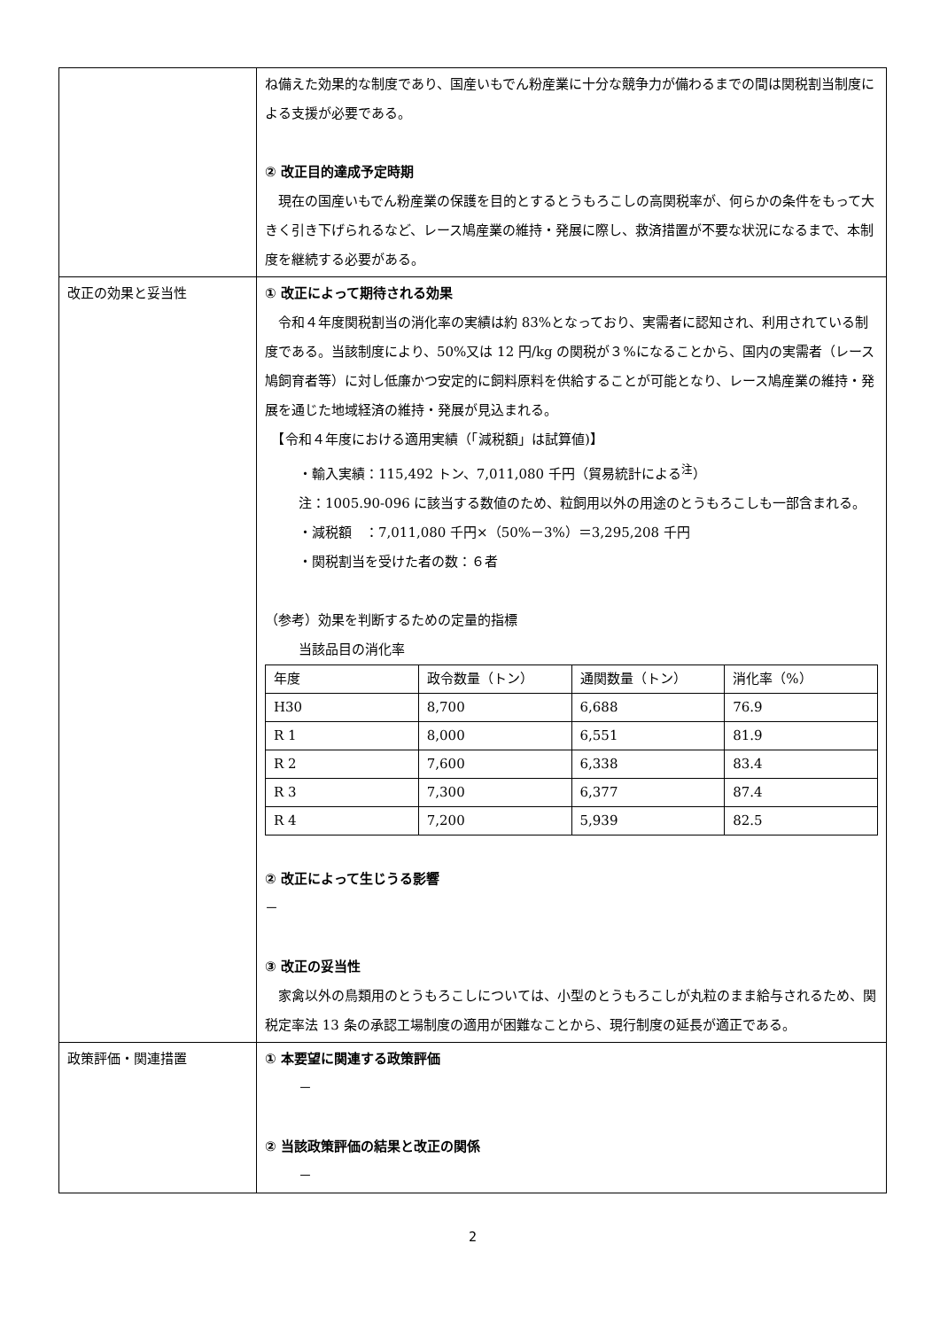| | ね備えた効果的な制度であり、国産いもでん粉産業に十分な競争力が備わるまでの間は関税割当制度による支援が必要である。 ② 改正目的達成予定時期 現在の国産いもでん粉産業の保護を目的とするとうもろこしの高関税率が、何らかの条件をもって大きく引き下げられるなど、レース鳩産業の維持・発展に際し、救済措置が不要な状況になるまで、本制度を継続する必要がある。 |
| 改正の効果と妥当性 | ① 改正によって期待される効果 令和４年度関税割当の消化率の実績は約 83%となっており、実需者に認知され、利用されている制度である。当該制度により、50%又は 12 円/kg の関税が３%になることから、国内の実需者（レース鳩飼育者等）に対し低廉かつ安定的に飼料原料を供給することが可能となり、レース鳩産業の維持・発展を通じた地域経済の維持・発展が見込まれる。 【令和４年度における適用実績（「減税額」は試算値)】 ・輸入実績：115,492 トン、7,011,080 千円（貿易統計による<sup>注</sup>） 注：1005.90-096 に該当する数値のため、粒飼用以外の用途のとうもろこしも一部含まれる。 ・減税額 ：7,011,080 千円×（50%－3%）＝3,295,208 千円 ・関税割当を受けた者の数：６者 （参考）効果を判断するための定量的指標 当該品目の消化率 / 年度 / 政令数量（トン） / 通関数量（トン） / 消化率（%） / / --- / --- / --- / --- / / H30 / 8,700 / 6,688 / 76.9 / / R 1 / 8,000 / 6,551 / 81.9 / / R 2 / 7,600 / 6,338 / 83.4 / / R 3 / 7,300 / 6,377 / 87.4 / / R 4 / 7,200 / 5,939 / 82.5 / ② 改正によって生じうる影響 － ③ 改正の妥当性 家禽以外の鳥類用のとうもろこしについては、小型のとうもろこしが丸粒のまま給与されるため、関税定率法 13 条の承認工場制度の適用が困難なことから、現行制度の延長が適正である。 |
| 政策評価・関連措置 | ① 本要望に関連する政策評価 － ② 当該政策評価の結果と改正の関係 － |
2